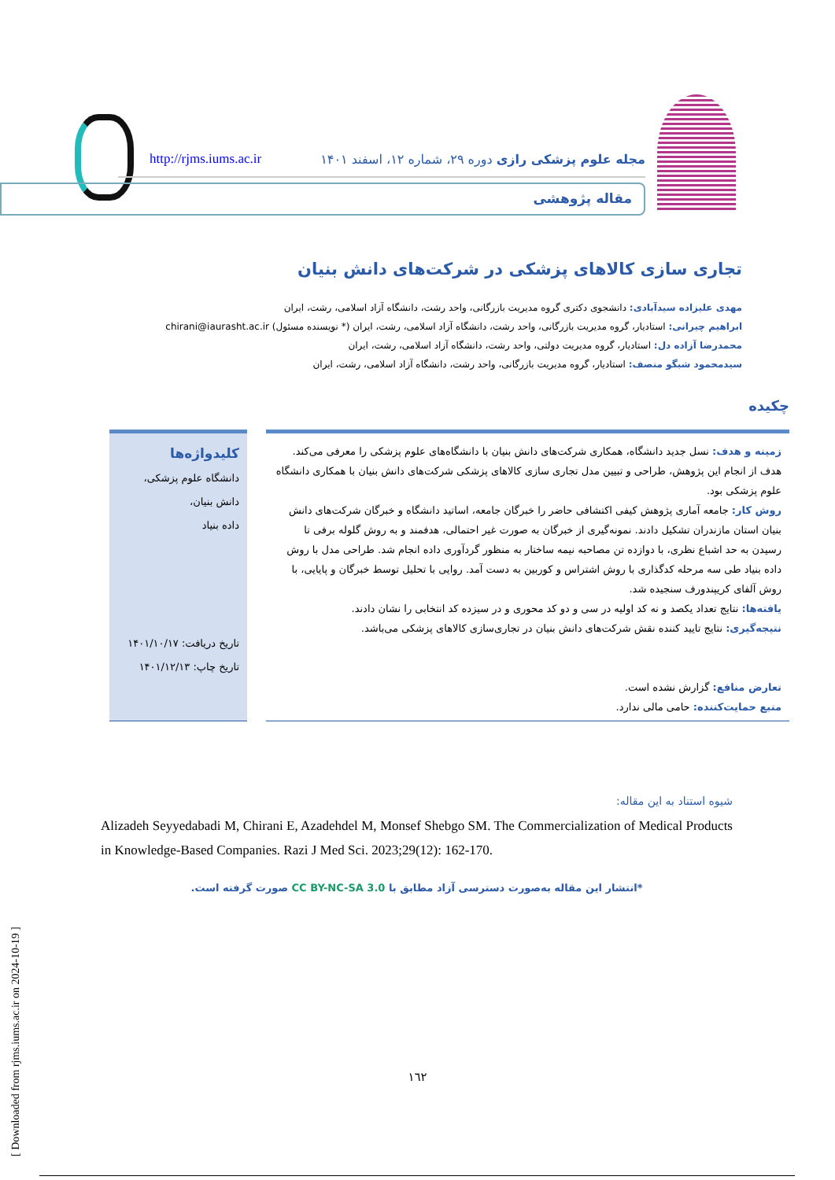http://rjms.iums.ac.ir مجله علوم پزشکی رازی دوره ۲۹، شماره ۱۲، اسفند ۱۴۰۱
مقاله پژوهشی
تجاری سازی کالاهای پزشکی در شرکت‌های دانش بنیان
مهدی علیزاده سیدآبادی: دانشجوی دکتری گروه مدیریت بازرگانی، واحد رشت، دانشگاه آزاد اسلامی، رشت، ایران
ابراهیم چیرانی: استادیار، گروه مدیریت بازرگانی، واحد رشت، دانشگاه آزاد اسلامی، رشت، ایران (* نویسنده مسئول) chirani@iaurasht.ac.ir
محمدرضا آزاده دل: استادیار، گروه مدیریت دولتی، واحد رشت، دانشگاه آزاد اسلامی، رشت، ایران
سیدمحمود شبگو منصف: استادیار، گروه مدیریت بازرگانی، واحد رشت، دانشگاه آزاد اسلامی، رشت، ایران
چکیده
زمینه و هدف: نسل جدید دانشگاه، همکاری شرکت‌های دانش بنیان با دانشگاه‌های علوم پزشکی را معرفی می‌کند. هدف از انجام این پژوهش، طراحی و تبیین مدل تجاری سازی کالاهای پزشکی شرکت‌های دانش بنیان با همکاری دانشگاه علوم پزشکی بود.
روش کار: جامعه آماری پژوهش کیفی اکتشافی حاضر را خبرگان جامعه، اساتید دانشگاه و خبرگان شرکت‌های دانش بنیان استان مازندران تشکیل دادند. نمونه‌گیری از خبرگان به صورت غیر احتمالی، هدفمند و به روش گلوله برفی تا رسیدن به حد اشباع نظری، با دوازده تن مصاحبه نیمه ساختار به منظور گردآوری داده انجام شد. طراحی مدل با روش داده بنیاد طی سه مرحله کدگذاری با روش اشتراس و کوربین به دست آمد. روایی با تحلیل توسط خبرگان و پایایی، با روش آلفای کریپندورف سنجیده شد.
یافته‌ها: نتایج تعداد یکصد و نه کد اولیه در سی و دو کد محوری و در سیزده کد انتخابی را نشان دادند.
نتیجه‌گیری: نتایج تایید کننده نقش شرکت‌های دانش بنیان در تجاری‌سازی کالاهای پزشکی می‌باشد.
تعارض منافع: گزارش نشده است.
منبع حمایت‌کننده: حامی مالی ندارد.
کلیدواژه‌ها
دانشگاه علوم پزشکی،
دانش بنیان،
داده بنیاد
تاریخ دریافت: ۱۴۰۱/۱۰/۱۷
تاریخ چاپ: ۱۴۰۱/۱۲/۱۳
شیوه استناد به این مقاله:
Alizadeh Seyyedabadi M, Chirani E, Azadehdel M, Monsef Shebgo SM. The Commercialization of Medical Products in Knowledge-Based Companies. Razi J Med Sci. 2023;29(12): 162-170.
*انتشار این مقاله به‌صورت دسترسی آزاد مطابق با CC BY-NC-SA 3.0 صورت گرفته است.
[ Downloaded from rjms.iums.ac.ir on 2024-10-19 ]
١٦٢